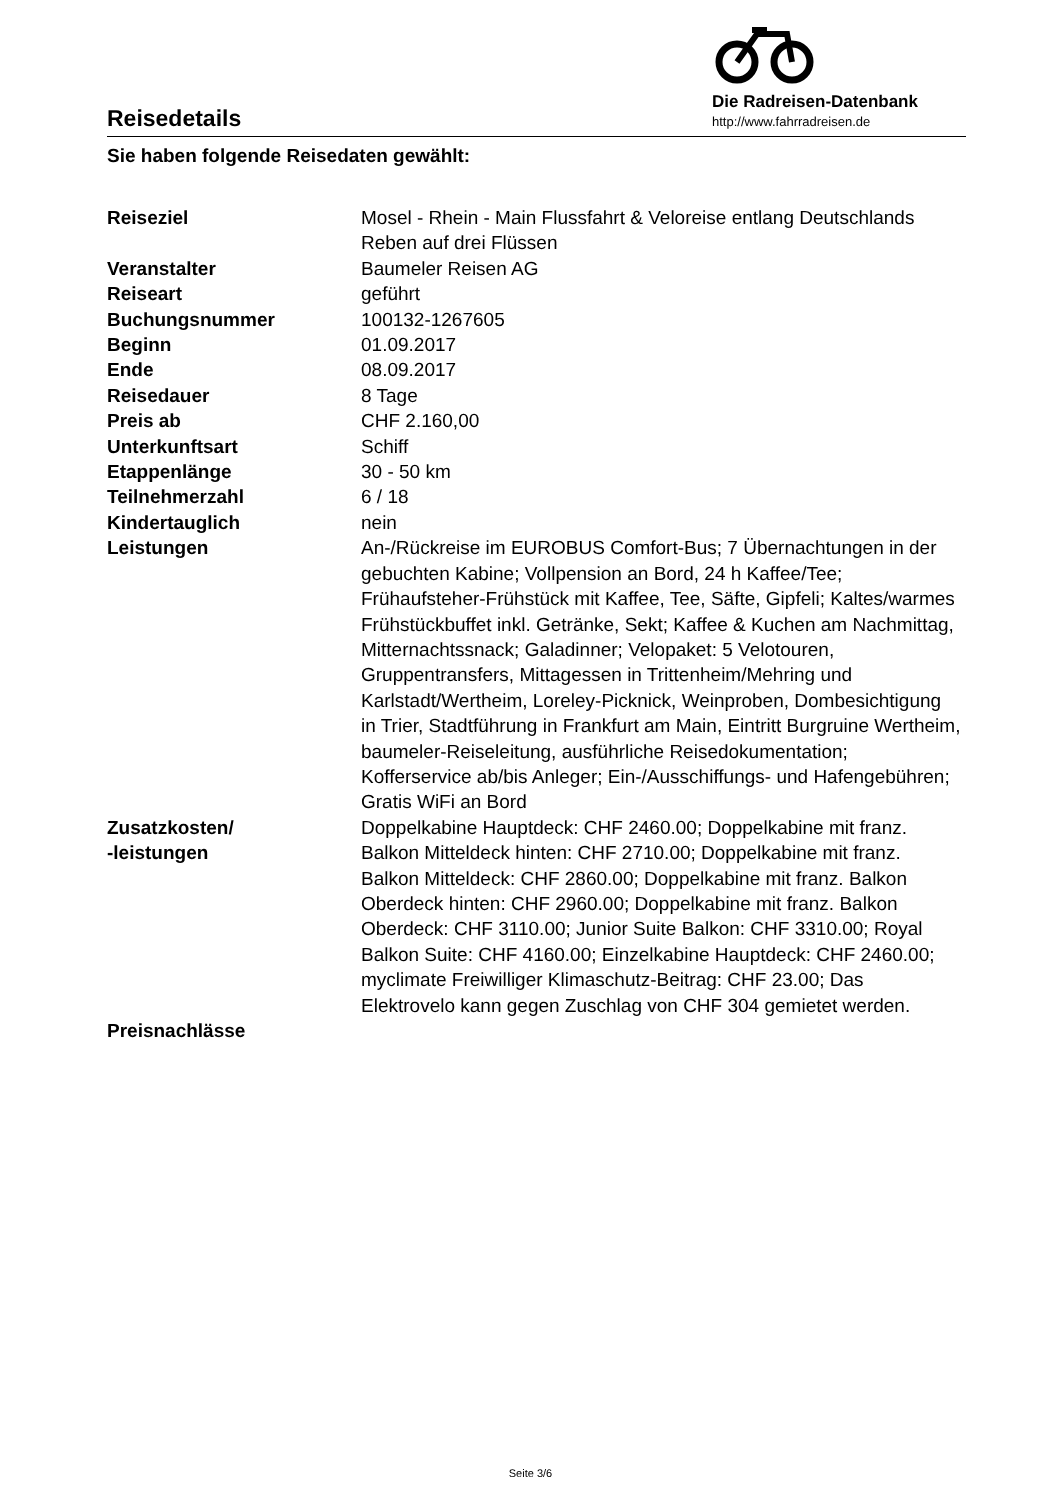Reisedetails
Die Radreisen-Datenbank
http://www.fahrradreisen.de
Sie haben folgende Reisedaten gewählt:
| Reiseziel | Mosel - Rhein - Main Flussfahrt & Veloreise entlang Deutschlands Reben auf drei Flüssen |
| Veranstalter | Baumeler Reisen AG |
| Reiseart | geführt |
| Buchungsnummer | 100132-1267605 |
| Beginn | 01.09.2017 |
| Ende | 08.09.2017 |
| Reisedauer | 8 Tage |
| Preis ab | CHF 2.160,00 |
| Unterkunftsart | Schiff |
| Etappenlänge | 30 - 50 km |
| Teilnehmerzahl | 6 / 18 |
| Kindertauglich | nein |
| Leistungen | An-/Rückreise im EUROBUS Comfort-Bus; 7 Übernachtungen in der gebuchten Kabine; Vollpension an Bord, 24 h Kaffee/Tee; Frühaufsteher-Frühstück mit Kaffee, Tee, Säfte, Gipfeli; Kaltes/warmes Frühstückbuffet inkl. Getränke, Sekt; Kaffee & Kuchen am Nachmittag, Mitternachtssnack; Galadinner; Velopaket: 5 Velotouren, Gruppentransfers, Mittagessen in Trittenheim/Mehring und Karlstadt/Wertheim, Loreley-Picknick, Weinproben, Dombesichtigung in Trier, Stadtführung in Frankfurt am Main, Eintritt Burgruine Wertheim, baumeler-Reiseleitung, ausführliche Reisedokumentation; Kofferservice ab/bis Anleger; Ein-/Ausschiffungs- und Hafengebühren; Gratis WiFi an Bord |
| Zusatzkosten/ -leistungen | Doppelkabine Hauptdeck: CHF 2460.00; Doppelkabine mit franz. Balkon Mitteldeck hinten: CHF 2710.00; Doppelkabine mit franz. Balkon Mitteldeck: CHF 2860.00; Doppelkabine mit franz. Balkon Oberdeck hinten: CHF 2960.00; Doppelkabine mit franz. Balkon Oberdeck: CHF 3110.00; Junior Suite Balkon: CHF 3310.00; Royal Balkon Suite: CHF 4160.00; Einzelkabine Hauptdeck: CHF 2460.00; myclimate Freiwilliger Klimaschutz-Beitrag: CHF 23.00; Das Elektrovelo kann gegen Zuschlag von CHF 304 gemietet werden. |
| Preisnachlässe | |
Seite 3/6